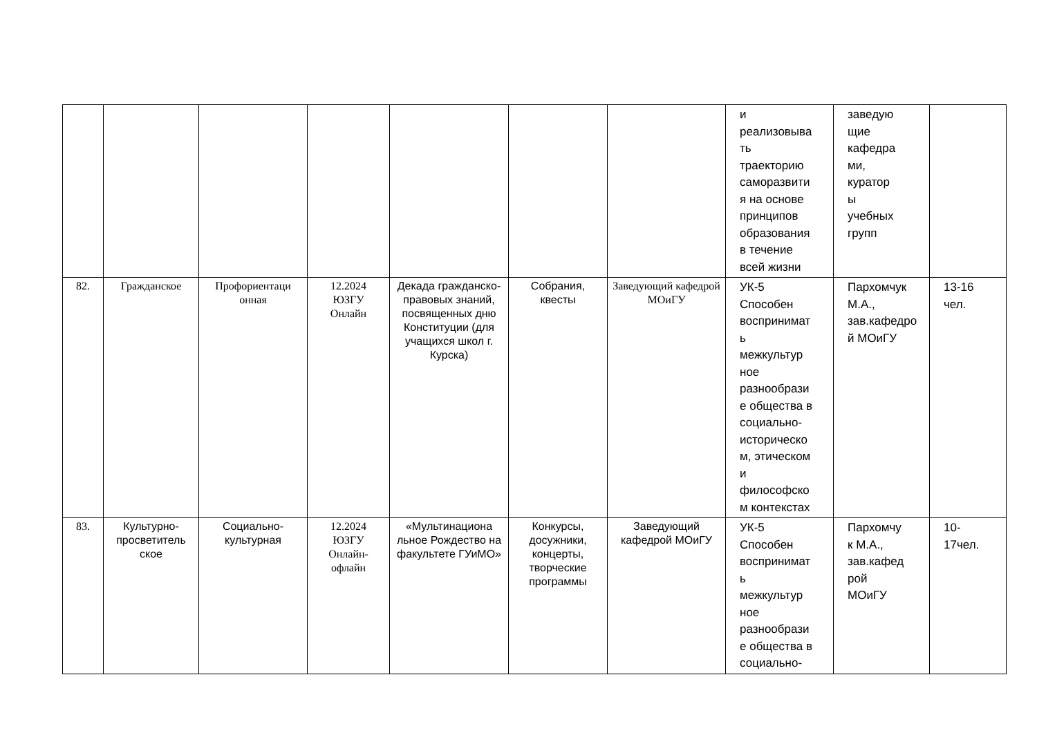| | | | | | | | и реализовыва ть траекторию саморазвити я на основе принципов образования в течение всей жизни | заведую щие кафедра ми, куратор ы учебных групп | |
| 82. | Гражданское | Профориентаци онная | 12.2024 ЮЗГУ Онлайн | Декада гражданско-правовых знаний, посвященных дню Конституции (для учащихся школ г. Курска) | Собрания, квесты | Заведующий кафедрой МОиГУ | УК-5 Способен воспринимат ь межкультур ное разнообрази е общества в социально- историческо м, этическом и философско м контекстах | Пархомчук М.А., зав.кафедро й МОиГУ | 13-16 чел. |
| 83. | Культурно-просветитель ское | Социально-культурная | 12.2024 ЮЗГУ Онлайн- офлайн | «Мультинациона льное Рождество на факультете ГУиМО» | Конкурсы, досужники, концерты, творческие программы | Заведующий кафедрой МОиГУ | УК-5 Способен воспринимат ь межкультур ное разнообрази е общества в социально- | Пархомчу к М.А., зав.кафед рой МОиГУ | 10- 17чел. |